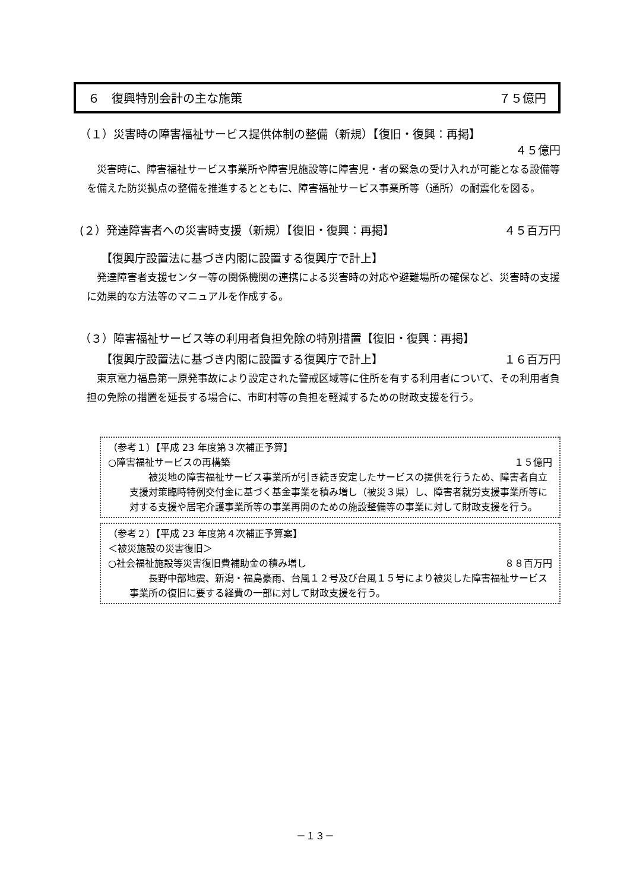６　復興特別会計の主な施策 ７５億円
（１）災害時の障害福祉サービス提供体制の整備（新規）【復旧・復興：再掲】
４５億円
災害時に、障害福祉サービス事業所や障害児施設等に障害児・者の緊急の受け入れが可能となる設備等を備えた防災拠点の整備を推進するとともに、障害福祉サービス事業所等（通所）の耐震化を図る。
(２）発達障害者への災害時支援（新規）【復旧・復興：再掲】 ４５百万円
【復興庁設置法に基づき内閣に設置する復興庁で計上】
発達障害者支援センター等の関係機関の連携による災害時の対応や避難場所の確保など、災害時の支援に効果的な方法等のマニュアルを作成する。
（３）障害福祉サービス等の利用者負担免除の特別措置【復旧・復興：再掲】
【復興庁設置法に基づき内閣に設置する復興庁で計上】 １６百万円
東京電力福島第一原発事故により設定された警戒区域等に住所を有する利用者について、その利用者負担の免除の措置を延長する場合に、市町村等の負担を軽減するための財政支援を行う。
（参考１）【平成 23 年度第３次補正予算】
○障害福祉サービスの再構築 １５億円
被災地の障害福祉サービス事業所が引き続き安定したサービスの提供を行うため、障害者自立支援対策臨時特例交付金に基づく基金事業を積み増し（被災３県）し、障害者就労支援事業所等に対する支援や居宅介護事業所等の事業再開のための施設整備等の事業に対して財政支援を行う。
（参考２）【平成 23 年度第４次補正予算案】
＜被災施設の災害復旧＞
○社会福祉施設等災害復旧費補助金の積み増し ８８百万円
長野中部地震、新潟・福島豪雨、台風１２号及び台風１５号により被災した障害福祉サービス事業所の復旧に要する経費の一部に対して財政支援を行う。
－１３－